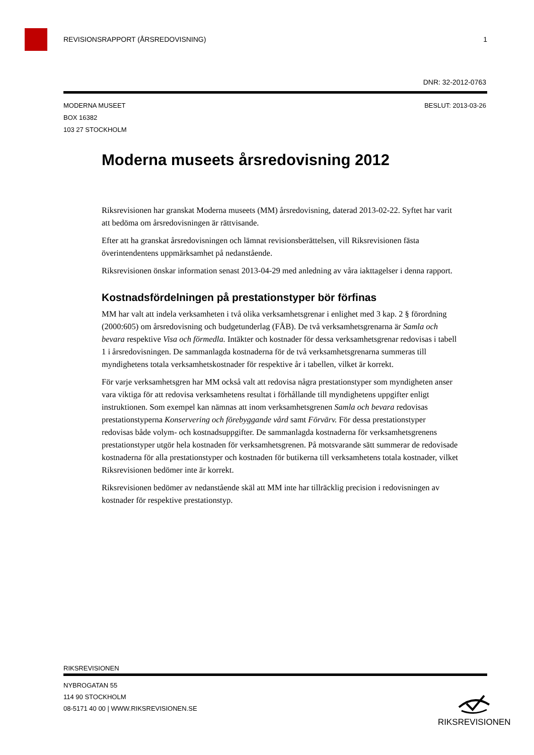REVISIONSRAPPORT (ÅRSREDOVISNING) 1
DNR: 32-2012-0763
MODERNA MUSEET BESLUT: 2013-03-26
BOX 16382
103 27 STOCKHOLM
Moderna museets årsredovisning 2012
Riksrevisionen har granskat Moderna museets (MM) årsredovisning, daterad 2013-02-22. Syftet har varit att bedöma om årsredovisningen är rättvisande.
Efter att ha granskat årsredovisningen och lämnat revisionsberättelsen, vill Riksrevisionen fästa överintendentens uppmärksamhet på nedanstående.
Riksrevisionen önskar information senast 2013-04-29 med anledning av våra iakttagelser i denna rapport.
Kostnadsfördelningen på prestationstyper bör förfinas
MM har valt att indela verksamheten i två olika verksamhetsgrenar i enlighet med 3 kap. 2 § förordning (2000:605) om årsredovisning och budgetunderlag (FÅB). De två verksamhetsgrenarna är Samla och bevara respektive Visa och förmedla. Intäkter och kostnader för dessa verksamhetsgrenar redovisas i tabell 1 i årsredovisningen. De sammanlagda kostnaderna för de två verksamhetsgrenarna summeras till myndighetens totala verksamhetskostnader för respektive år i tabellen, vilket är korrekt.
För varje verksamhetsgren har MM också valt att redovisa några prestationstyper som myndigheten anser vara viktiga för att redovisa verksamhetens resultat i förhållande till myndighetens uppgifter enligt instruktionen. Som exempel kan nämnas att inom verksamhetsgrenen Samla och bevara redovisas prestationstyperna Konservering och förebyggande vård samt Förvärv. För dessa prestationstyper redovisas både volym- och kostnadsuppgifter. De sammanlagda kostnaderna för verksamhetsgrenens prestationstyper utgör hela kostnaden för verksamhetsgrenen. På motsvarande sätt summerar de redovisade kostnaderna för alla prestationstyper och kostnaden för butikerna till verksamhetens totala kostnader, vilket Riksrevisionen bedömer inte är korrekt.
Riksrevisionen bedömer av nedanstående skäl att MM inte har tillräcklig precision i redovisningen av kostnader för respektive prestationstyp.
RIKSREVISIONEN
NYBROGATAN 55
114 90 STOCKHOLM
08-5171 40 00 | WWW.RIKSREVISIONEN.SE
RIKSREVISIONEN